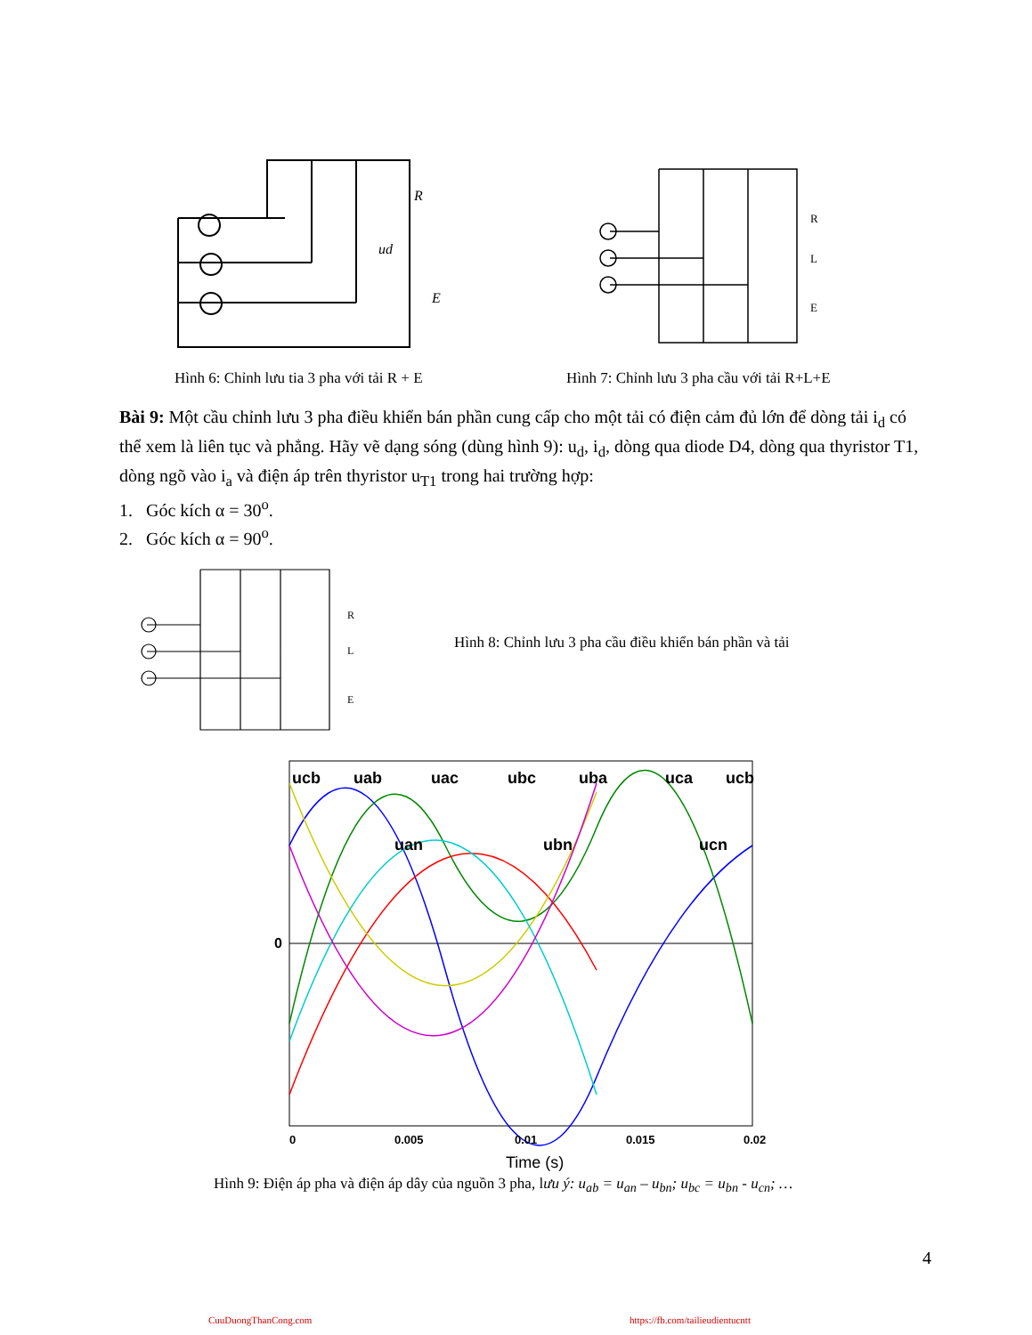R
ud
E
R
L
E
Hình 6: Chỉnh lưu tia 3 pha với tải R + E Hình 7: Chỉnh lưu 3 pha cầu với tải R+L+E
Bài 9: Một cầu chỉnh lưu 3 pha điều khiển bán phần cung cấp cho một tải có điện cảm đủ lớn để dòng tải i<sub>d</sub> có thể xem là liên tục và phẳng. Hãy vẽ dạng sóng (dùng hình 9): u<sub>d</sub>, i<sub>d</sub>, dòng qua diode D4, dòng qua thyristor T1, dòng ngõ vào i<sub>a</sub> và điện áp trên thyristor u<sub>T1</sub> trong hai trường hợp:
1. Góc kích α = 30<sup>o</sup>.
2. Góc kích α = 90<sup>o</sup>.
R
L
E
Hình 8: Chỉnh lưu 3 pha cầu điều khiển bán phần và tải
ucb
uab
uac
ubc
uba
uca
ucb
uan
ubn
ucn
0
0
0.005
0.01
0.015
0.02
Time (s)
Hình 9: Điện áp pha và điện áp dây của nguồn 3 pha, lưu ý: u<sub>ab</sub> = u<sub>an</sub> – u<sub>bn</sub>; u<sub>bc</sub> = u<sub>bn</sub> - u<sub>cn</sub>; …
4
CuuDuongThanCong.com
https://fb.com/tailieudientucntt